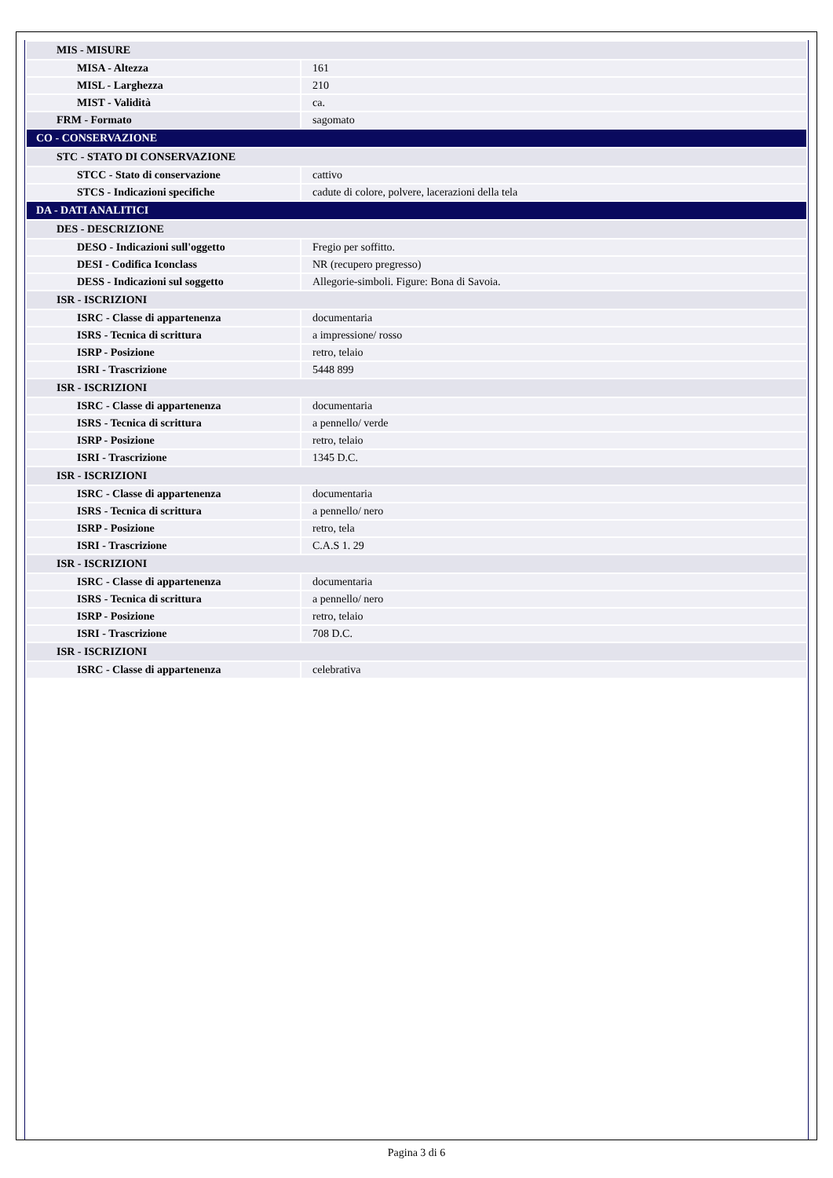| MIS - MISURE | |
| MISA - Altezza | 161 |
| MISL - Larghezza | 210 |
| MIST - Validità | ca. |
| FRM - Formato | sagomato |
| CO - CONSERVAZIONE | |
| STC - STATO DI CONSERVAZIONE | |
| STCC - Stato di conservazione | cattivo |
| STCS - Indicazioni specifiche | cadute di colore, polvere, lacerazioni della tela |
| DA - DATI ANALITICI | |
| DES - DESCRIZIONE | |
| DESO - Indicazioni sull'oggetto | Fregio per soffitto. |
| DESI - Codifica Iconclass | NR (recupero pregresso) |
| DESS - Indicazioni sul soggetto | Allegorie-simboli. Figure: Bona di Savoia. |
| ISR - ISCRIZIONI | |
| ISRC - Classe di appartenenza | documentaria |
| ISRS - Tecnica di scrittura | a impressione/ rosso |
| ISRP - Posizione | retro, telaio |
| ISRI - Trascrizione | 5448 899 |
| ISR - ISCRIZIONI | |
| ISRC - Classe di appartenenza | documentaria |
| ISRS - Tecnica di scrittura | a pennello/ verde |
| ISRP - Posizione | retro, telaio |
| ISRI - Trascrizione | 1345 D.C. |
| ISR - ISCRIZIONI | |
| ISRC - Classe di appartenenza | documentaria |
| ISRS - Tecnica di scrittura | a pennello/ nero |
| ISRP - Posizione | retro, tela |
| ISRI - Trascrizione | C.A.S 1. 29 |
| ISR - ISCRIZIONI | |
| ISRC - Classe di appartenenza | documentaria |
| ISRS - Tecnica di scrittura | a pennello/ nero |
| ISRP - Posizione | retro, telaio |
| ISRI - Trascrizione | 708 D.C. |
| ISR - ISCRIZIONI | |
| ISRC - Classe di appartenenza | celebrativa |
Pagina 3 di 6